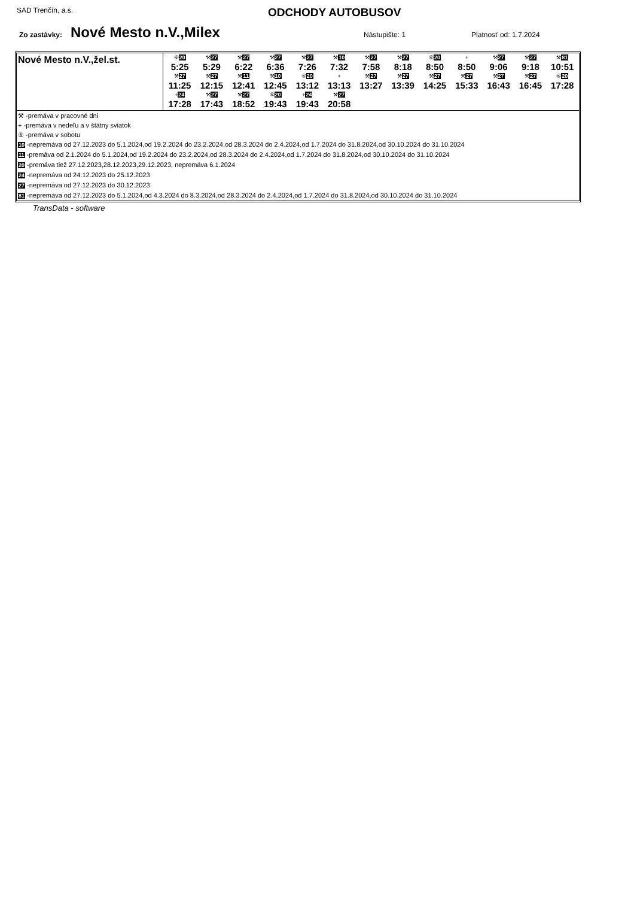SAD Trenčín, a.s.
ODCHODY AUTOBUSOV
Zo zastávky: Nové Mesto n.V.,Milex Nástupište: 1 Platnosť od: 1.7.2024
| Nové Mesto n.V.,žel.st. | / ⑥ 20 / ⚒ 27 / ⚒ 27 / ⚒ 27 / ⚒ 27 / ⚒ 10 / ⚒ 27 / ⚒ 27 / ⑥ 20 / + / ⚒ 27 / ⚒ 27 / ⚒ 81 / / 5:25 / 5:29 / 6:22 / 6:36 / 7:26 / 7:32 / 7:58 / 8:18 / 8:50 / 8:50 / 9:06 / 9:18 / 10:51 / / ⚒ 27 / ⚒ 27 / ⚒ 11 / ⚒ 10 / ⑥ 20 / + / ⚒ 27 / ⚒ 27 / ⚒ 27 / ⚒ 27 / ⚒ 27 / ⚒ 27 / ⑥ 20 / / 11:25 / 12:15 / 12:41 / 12:45 / 13:12 / 13:13 / 13:27 / 13:39 / 14:25 / 15:33 / 16:43 / 16:45 / 17:28 / / + 24 / ⚒ 27 / ⚒ 27 / ⑥ 20 / + 24 / ⚒ 27 / / / / / / / / / 17:28 / 17:43 / 18:52 / 19:43 / 19:43 / 20:58 / / / / / / / / |
⚒ -premáva v pracovné dni
+ -premáva v nedeľu a v štátny sviatok
⑥ -premáva v sobotu
10 -nepremáva od 27.12.2023 do 5.1.2024,od 19.2.2024 do 23.2.2024,od 28.3.2024 do 2.4.2024,od 1.7.2024 do 31.8.2024,od 30.10.2024 do 31.10.2024
11 -premáva od 2.1.2024 do 5.1.2024,od 19.2.2024 do 23.2.2024,od 28.3.2024 do 2.4.2024,od 1.7.2024 do 31.8.2024,od 30.10.2024 do 31.10.2024
20 -premáva tiež 27.12.2023,28.12.2023,29.12.2023, nepremáva 6.1.2024
24 -nepremáva od 24.12.2023 do 25.12.2023
27 -nepremáva od 27.12.2023 do 30.12.2023
81 -nepremáva od 27.12.2023 do 5.1.2024,od 4.3.2024 do 8.3.2024,od 28.3.2024 do 2.4.2024,od 1.7.2024 do 31.8.2024,od 30.10.2024 do 31.10.2024
TransData - software